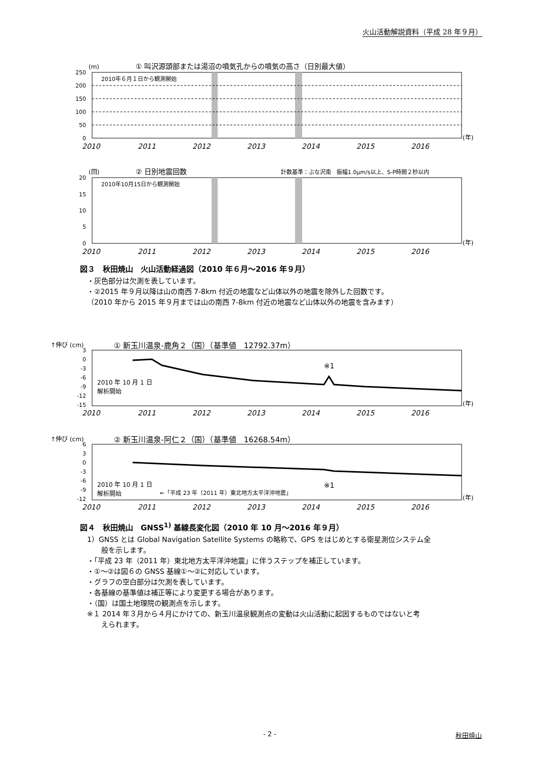火山活動解説資料（平成 28 年９月）
(m)
① 叫沢源頭部または湯沼の噴気孔からの噴気の高さ（日別最大値）
2010年６月１日から観測開始
250
200
150
100
50
0
2010
2011
2012
2013
2014
2015
2016
(年)
(回)
② 日別地震回数
計数基準：ぶな沢南　振幅1.0μm/s以上、S-P時間２秒以内
2010年10月15日から観測開始
20
15
10
5
0
2010
2011
2012
2013
2014
2015
2016
(年)
図３　秋田焼山　火山活動経過図（2010 年６月～2016 年９月）
・灰色部分は欠測を表しています。
・②2015 年９月以降は山の南西 7-8km 付近の地震など山体以外の地震を除外した回数です。
（2010 年から 2015 年９月までは山の南西 7-8km 付近の地震など山体以外の地震を含みます）
↑伸び (cm)
① 新玉川温泉-鹿角２（国）（基準値　12792.37m）
※1
2010 年 10 月 1 日
解析開始
3
0
-3
-6
-9
-12
-15
2010
2011
2012
2013
2014
2015
2016
(年)
↑伸び (cm)
② 新玉川温泉-阿仁２（国）（基準値　16268.54m）
※1
2010 年 10 月 1 日
解析開始
←「平成 23 年（2011 年）東北地方太平洋沖地震」
6
3
0
-3
-6
-9
-12
2010
2011
2012
2013
2014
2015
2016
(年)
図４　秋田焼山　GNSS<sup>1)</sup> 基線長変化図（2010 年 10 月～2016 年９月）
1）GNSS とは Global Navigation Satellite Systems の略称で、GPS をはじめとする衛星測位システム全
　　般を示します。
・「平成 23 年（2011 年）東北地方太平洋沖地震」に伴うステップを補正しています。
・①～②は図６の GNSS 基線①～②に対応しています。
・グラフの空白部分は欠測を表しています。
・各基線の基準値は補正等により変更する場合があります。
・（国）は国土地理院の観測点を示します。
※１ 2014 年３月から４月にかけての、新玉川温泉観測点の変動は火山活動に起因するものではないと考
　　えられます。
- 2 - 秋田焼山